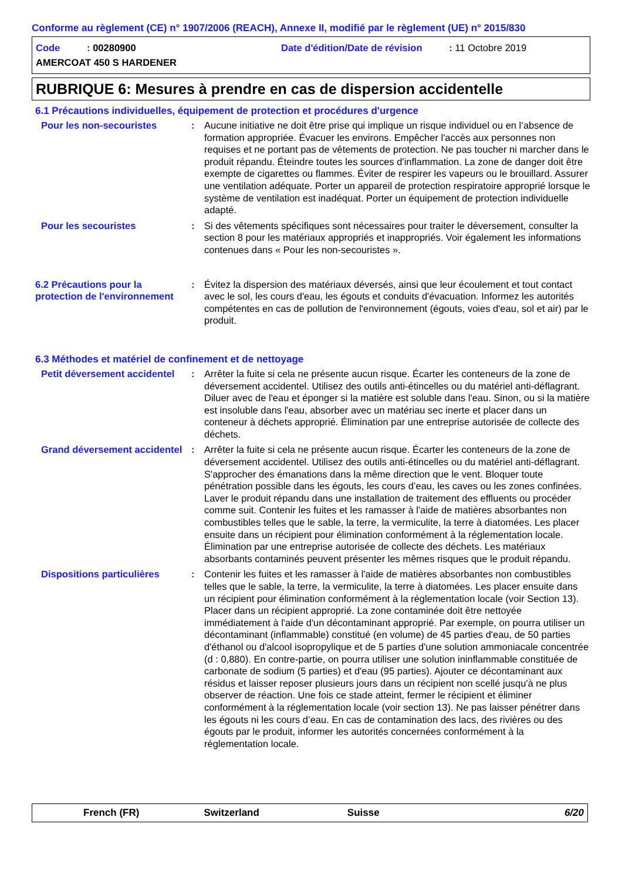Conforme au règlement (CE) n° 1907/2006 (REACH), Annexe II, modifié par le règlement (UE) n° 2015/830
Code : 00280900
AMERCOAT 450 S HARDENER
Date d'édition/Date de révision : 11 Octobre 2019
RUBRIQUE 6: Mesures à prendre en cas de dispersion accidentelle
6.1 Précautions individuelles, équipement de protection et procédures d'urgence
Pour les non-secouristes
:
Aucune initiative ne doit être prise qui implique un risque individuel ou en l’absence de formation appropriée. Évacuer les environs. Empêcher l'accès aux personnes non requises et ne portant pas de vêtements de protection. Ne pas toucher ni marcher dans le produit répandu. Éteindre toutes les sources d'inflammation. La zone de danger doit être exempte de cigarettes ou flammes. Éviter de respirer les vapeurs ou le brouillard. Assurer une ventilation adéquate. Porter un appareil de protection respiratoire approprié lorsque le système de ventilation est inadéquat. Porter un équipement de protection individuelle adapté.
Pour les secouristes
:
Si des vêtements spécifiques sont nécessaires pour traiter le déversement, consulter la section 8 pour les matériaux appropriés et inappropriés. Voir également les informations contenues dans « Pour les non-secouristes ».
6.2 Précautions pour la protection de l'environnement
:
Évitez la dispersion des matériaux déversés, ainsi que leur écoulement et tout contact avec le sol, les cours d'eau, les égouts et conduits d'évacuation. Informez les autorités compétentes en cas de pollution de l'environnement (égouts, voies d'eau, sol et air) par le produit.
6.3 Méthodes et matériel de confinement et de nettoyage
Petit déversement accidentel
:
Arrêter la fuite si cela ne présente aucun risque. Écarter les conteneurs de la zone de déversement accidentel. Utilisez des outils anti-étincelles ou du matériel anti-déflagrant. Diluer avec de l'eau et éponger si la matière est soluble dans l'eau. Sinon, ou si la matière est insoluble dans l'eau, absorber avec un matériau sec inerte et placer dans un conteneur à déchets approprié. Élimination par une entreprise autorisée de collecte des déchets.
Grand déversement accidentel
:
Arrêter la fuite si cela ne présente aucun risque. Écarter les conteneurs de la zone de déversement accidentel. Utilisez des outils anti-étincelles ou du matériel anti-déflagrant. S'approcher des émanations dans la même direction que le vent. Bloquer toute pénétration possible dans les égouts, les cours d’eau, les caves ou les zones confinées. Laver le produit répandu dans une installation de traitement des effluents ou procéder comme suit. Contenir les fuites et les ramasser à l'aide de matières absorbantes non combustibles telles que le sable, la terre, la vermiculite, la terre à diatomées. Les placer ensuite dans un récipient pour élimination conformément à la réglementation locale. Élimination par une entreprise autorisée de collecte des déchets. Les matériaux absorbants contaminés peuvent présenter les mêmes risques que le produit répandu.
Dispositions particulières
:
Contenir les fuites et les ramasser à l'aide de matières absorbantes non combustibles telles que le sable, la terre, la vermiculite, la terre à diatomées. Les placer ensuite dans un récipient pour élimination conformément à la réglementation locale (voir Section 13). Placer dans un récipient approprié. La zone contaminée doit être nettoyée immédiatement à l'aide d'un décontaminant approprié. Par exemple, on pourra utiliser un décontaminant (inflammable) constitué (en volume) de 45 parties d'eau, de 50 parties d'éthanol ou d'alcool isopropylique et de 5 parties d'une solution ammoniacale concentrée (d : 0,880). En contre-partie, on pourra utiliser une solution ininflammable constituée de carbonate de sodium (5 parties) et d'eau (95 parties). Ajouter ce décontaminant aux résidus et laisser reposer plusieurs jours dans un récipient non scellé jusqu'à ne plus observer de réaction. Une fois ce stade atteint, fermer le récipient et éliminer conformément à la réglementation locale (voir section 13). Ne pas laisser pénétrer dans les égouts ni les cours d’eau. En cas de contamination des lacs, des rivières ou des égouts par le produit, informer les autorités concernées conformément à la réglementation locale.
French (FR) Switzerland Suisse 6/20